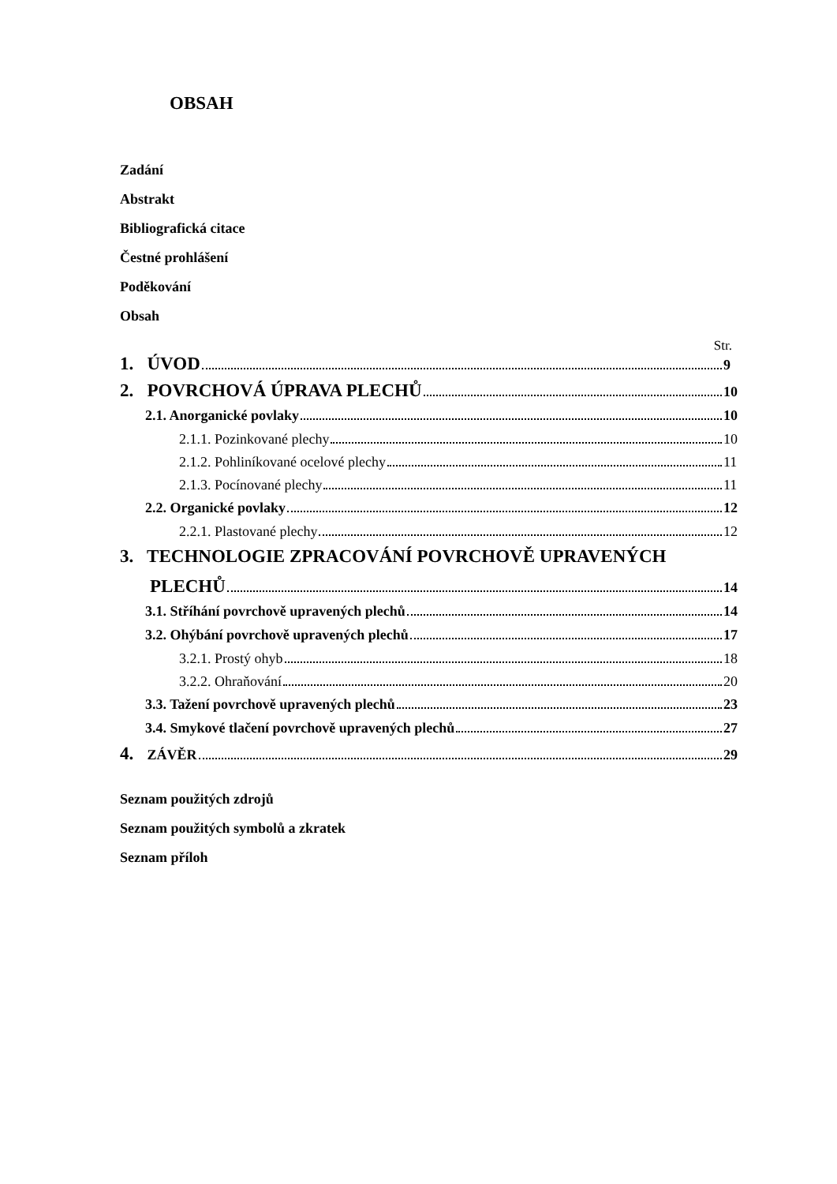OBSAH
Zadání
Abstrakt
Bibliografická citace
Čestné prohlášení
Poděkování
Obsah
Str.
1. ÚVOD 9
2. POVRCHOVÁ ÚPRAVA PLECHŮ 10
2.1. Anorganické povlaky 10
2.1.1. Pozinkované plechy 10
2.1.2. Pohliníkované ocelové plechy 11
2.1.3. Pocínované plechy 11
2.2. Organické povlaky 12
2.2.1. Plastované plechy 12
3. TECHNOLOGIE ZPRACOVÁNÍ POVRCHOVĚ UPRAVENÝCH
PLECHŮ 14
3.1. Stříhání povrchově upravených plechů 14
3.2. Ohýbání povrchově upravených plechů 17
3.2.1. Prostý ohyb 18
3.2.2. Ohraňování 20
3.3. Tažení povrchově upravených plechů 23
3.4. Smykové tlačení povrchově upravených plechů 27
4. ZÁVĚR 29
Seznam použitých zdrojů
Seznam použitých symbolů a zkratek
Seznam příloh